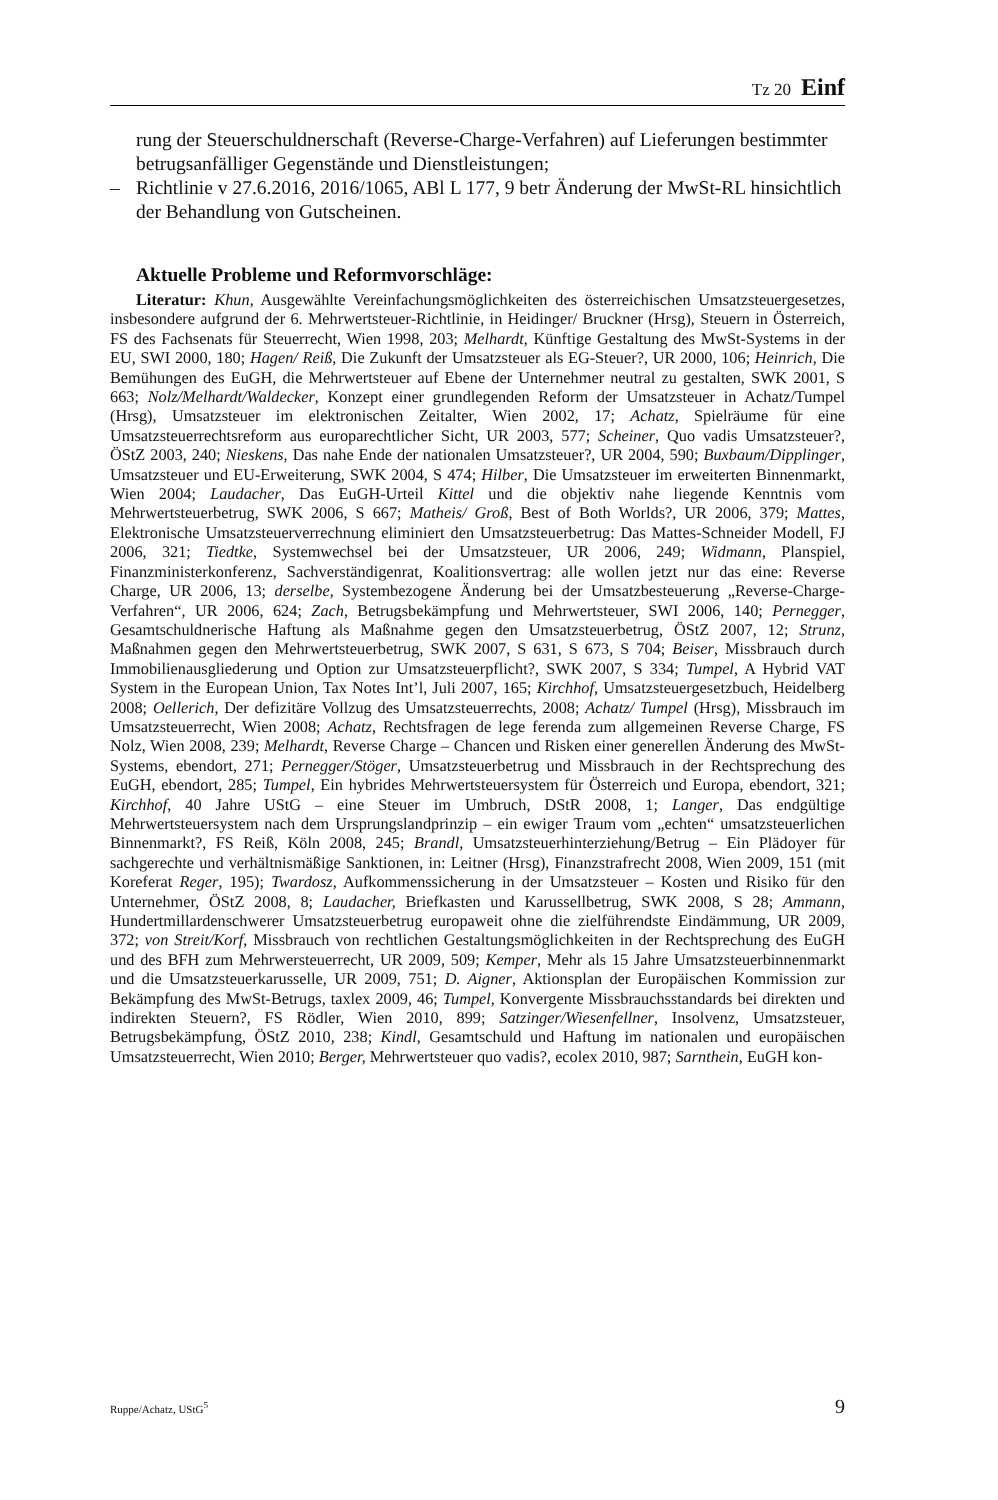Tz 20 Einf
rung der Steuerschuldnerschaft (Reverse-Charge-Verfahren) auf Lieferungen bestimmter betrugsanfälliger Gegenstände und Dienstleistungen;
– Richtlinie v 27.6.2016, 2016/1065, ABl L 177, 9 betr Änderung der MwSt-RL hinsichtlich der Behandlung von Gutscheinen.
Aktuelle Probleme und Reformvorschläge:
Literatur: Khun, Ausgewählte Vereinfachungsmöglichkeiten des österreichischen Umsatzsteuergesetzes, insbesondere aufgrund der 6. Mehrwertsteuer-Richtlinie, in Heidinger/ Bruckner (Hrsg), Steuern in Österreich, FS des Fachsenats für Steuerrecht, Wien 1998, 203; Melhardt, Künftige Gestaltung des MwSt-Systems in der EU, SWI 2000, 180; Hagen/ Reiß, Die Zukunft der Umsatzsteuer als EG-Steuer?, UR 2000, 106; Heinrich, Die Bemühungen des EuGH, die Mehrwertsteuer auf Ebene der Unternehmer neutral zu gestalten, SWK 2001, S 663; Nolz/Melhardt/Waldecker, Konzept einer grundlegenden Reform der Umsatzsteuer in Achatz/Tumpel (Hrsg), Umsatzsteuer im elektronischen Zeitalter, Wien 2002, 17; Achatz, Spielräume für eine Umsatzsteuerrechtsreform aus europarechtlicher Sicht, UR 2003, 577; Scheiner, Quo vadis Umsatzsteuer?, ÖStZ 2003, 240; Nieskens, Das nahe Ende der nationalen Umsatzsteuer?, UR 2004, 590; Buxbaum/Dipplinger, Umsatzsteuer und EU-Erweiterung, SWK 2004, S 474; Hilber, Die Umsatzsteuer im erweiterten Binnenmarkt, Wien 2004; Laudacher, Das EuGH-Urteil Kittel und die objektiv nahe liegende Kenntnis vom Mehrwertsteuerbetrug, SWK 2006, S 667; Matheis/ Groß, Best of Both Worlds?, UR 2006, 379; Mattes, Elektronische Umsatzsteuerverrechnung eliminiert den Umsatzsteuerbetrug: Das Mattes-Schneider Modell, FJ 2006, 321; Tiedtke, Systemwechsel bei der Umsatzsteuer, UR 2006, 249; Widmann, Planspiel, Finanzministerkonferenz, Sachverständigenrat, Koalitionsvertrag: alle wollen jetzt nur das eine: Reverse Charge, UR 2006, 13; derselbe, Systembezogene Änderung bei der Umsatzbesteuerung „Reverse-Charge-Verfahren“, UR 2006, 624; Zach, Betrugsbekämpfung und Mehrwertsteuer, SWI 2006, 140; Pernegger, Gesamtschuldnerische Haftung als Maßnahme gegen den Umsatzsteuerbetrug, ÖStZ 2007, 12; Strunz, Maßnahmen gegen den Mehrwertsteuerbetrug, SWK 2007, S 631, S 673, S 704; Beiser, Missbrauch durch Immobilienausgliederung und Option zur Umsatzsteuerpflicht?, SWK 2007, S 334; Tumpel, A Hybrid VAT System in the European Union, Tax Notes Int’l, Juli 2007, 165; Kirchhof, Umsatzsteuergesetzbuch, Heidelberg 2008; Oellerich, Der defizitäre Vollzug des Umsatzsteuerrechts, 2008; Achatz/ Tumpel (Hrsg), Missbrauch im Umsatzsteuerrecht, Wien 2008; Achatz, Rechtsfragen de lege ferenda zum allgemeinen Reverse Charge, FS Nolz, Wien 2008, 239; Melhardt, Reverse Charge – Chancen und Risken einer generellen Änderung des MwSt-Systems, ebendort, 271; Pernegger/Stöger, Umsatzsteuerbetrug und Missbrauch in der Rechtsprechung des EuGH, ebendort, 285; Tumpel, Ein hybrides Mehrwertsteuersystem für Österreich und Europa, ebendort, 321; Kirchhof, 40 Jahre UStG – eine Steuer im Umbruch, DStR 2008, 1; Langer, Das endgültige Mehrwertsteuersystem nach dem Ursprungslandprinzip – ein ewiger Traum vom „echten“ umsatzsteuerlichen Binnenmarkt?, FS Reiß, Köln 2008, 245; Brandl, Umsatzsteuerhinterziehung/Betrug – Ein Plädoyer für sachgerechte und verhältnismäßige Sanktionen, in: Leitner (Hrsg), Finanzstrafrecht 2008, Wien 2009, 151 (mit Koreferat Reger, 195); Twardosz, Aufkommenssicherung in der Umsatzsteuer – Kosten und Risiko für den Unternehmer, ÖStZ 2008, 8; Laudacher, Briefkasten und Karussellbetrug, SWK 2008, S 28; Ammann, Hundertmillardenschwerer Umsatzsteuerbetrug europaweit ohne die zielführendste Eindämmung, UR 2009, 372; von Streit/Korf, Missbrauch von rechtlichen Gestaltungsmöglichkeiten in der Rechtsprechung des EuGH und des BFH zum Mehrwersteuerrecht, UR 2009, 509; Kemper, Mehr als 15 Jahre Umsatzsteuerbinnenmarkt und die Umsatzsteuerkarusselle, UR 2009, 751; D. Aigner, Aktionsplan der Europäischen Kommission zur Bekämpfung des MwSt-Betrugs, taxlex 2009, 46; Tumpel, Konvergente Missbrauchsstandards bei direkten und indirekten Steuern?, FS Rödler, Wien 2010, 899; Satzinger/Wiesenfellner, Insolvenz, Umsatzsteuer, Betrugsbekämpfung, ÖStZ 2010, 238; Kindl, Gesamtschuld und Haftung im nationalen und europäischen Umsatzsteuerrecht, Wien 2010; Berger, Mehrwertsteuer quo vadis?, ecolex 2010, 987; Sarnthein, EuGH kon-
Ruppe/Achatz, UStG<sup>5</sup> 9